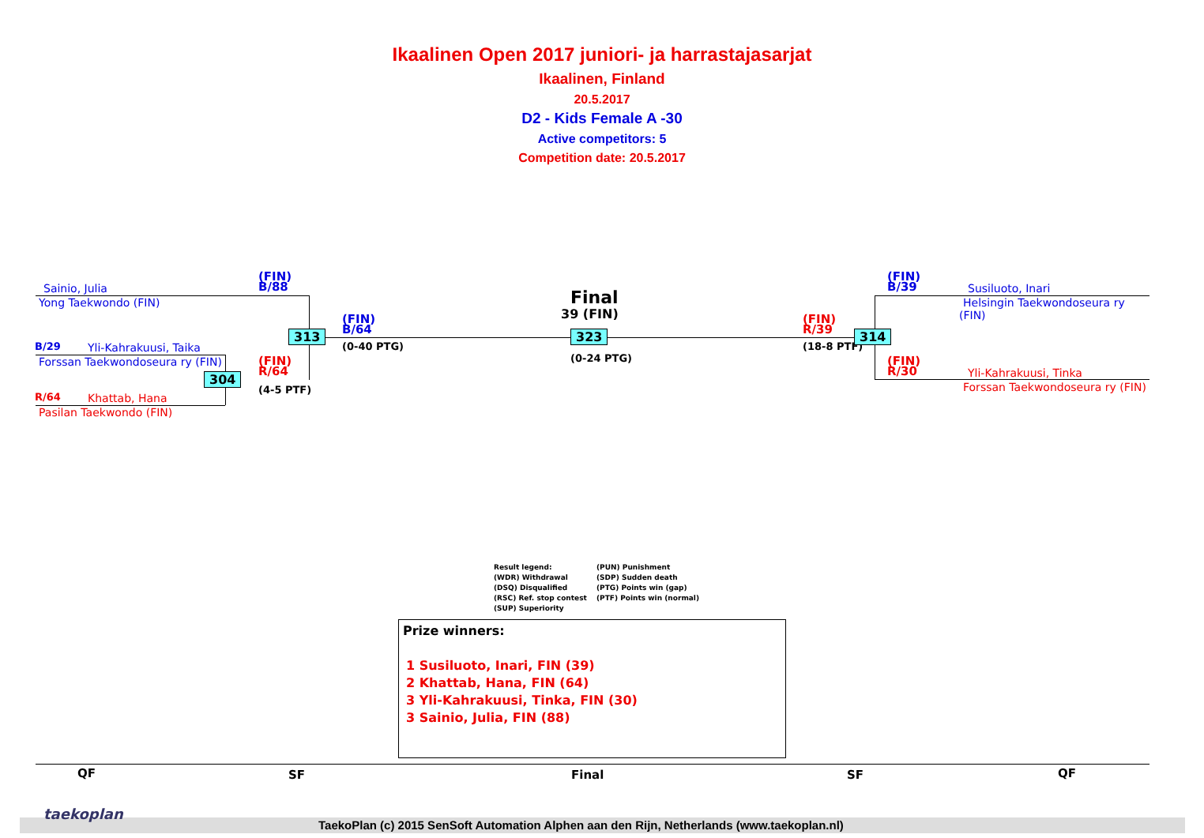Ikaalinen Open 2017 juniori- ja harrastajasarjat
Ikaalinen, Finland
20.5.2017
D2 - Kids Female A -30
Active competitors: 5
Competition date: 20.5.2017
Sainio, Julia
Yong Taekwondo (FIN)
(FIN)
B/88
B/29 Yli-Kahrakuusi, Taika
Forssan Taekwondoseura ry (FIN)
R/64 Khattab, Hana
Pasilan Taekwondo (FIN)
(FIN)
R/64
(4-5 PTF)
304
313
(FIN)
B/64
(0-40 PTG)
Final
39 (FIN)
323
(0-24 PTG)
(FIN)
R/39
(18-8 PTF)
314
(FIN)
B/39
Susiluoto, Inari
Helsingin Taekwondoseura ry (FIN)
(FIN)
R/30
Yli-Kahrakuusi, Tinka
Forssan Taekwondoseura ry (FIN)
Result legend: (PUN) Punishment (WDR) Withdrawal (SDP) Sudden death (DSQ) Disqualified (PTG) Points win (gap) (RSC) Ref. stop contest (PTF) Points win (normal) (SUP) Superiority
Prize winners:
1 Susiluoto, Inari, FIN (39)
2 Khattab, Hana, FIN (64)
3 Yli-Kahrakuusi, Tinka, FIN (30)
3 Sainio, Julia, FIN (88)
QF SF Final SF QF
taekoplan
TaekoPlan (c) 2015 SenSoft Automation Alphen aan den Rijn, Netherlands (www.taekoplan.nl)